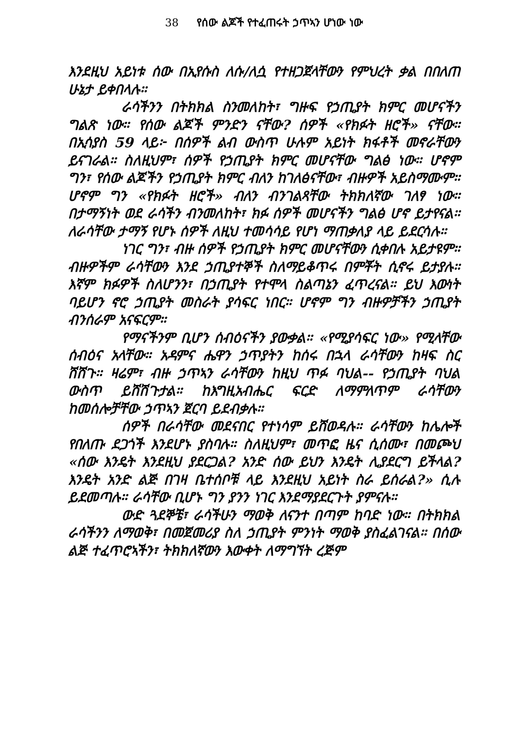38 የሰው ልጆች የተፈጠሩት ኃጥኣን ሆነው ነው
እንደዚህ አይነቱ ሰው በኢየሱስ ለሱ/ለሷ የተዘጋጀላቸውን የምህረት ቃል በበለጠ ሁኔታ ይቀበላሉ።
ራሳችንን በትክክል ስንመለከት፣ ግዙፍ የኃጢያት ክምር መሆናችን ግልጽ ነው። የሰው ልጆች ምንድን ናቸው? ሰዎች «የክፉት ዘሮች» ናቸው። በኢሳያስ 59 ላይ፦ በሰዎች ልብ ውስጥ ሁሉም አይነት ክፋቶች መኖራቸውን ይናገራል። ስለዚህም፣ ሰዎች የኃጢያት ክምር መሆናቸው ግልፅ ነው። ሆኖም ግን፣ የሰው ልጆችን የኃጢያት ክምር ብለን ከገለፅናቸው፣ ብዙዎች አይስማሙም። ሆኖም ግን «የክፉት ዘሮች» ብለን ብንገልጻቸው ትክክለኛው ገለፃ ነው። በታማኝነት ወደ ራሳችን ብንመለከት፣ ክፉ ሰዎች መሆናችን ግልፅ ሆኖ ይታየናል። ለራሳቸው ታማኝ የሆኑ ሰዎች ለዚህ ተመሳሳይ የሆነ ማጠቃለያ ላይ ይደርሳሉ።
ነገር ግን፣ ብዙ ሰዎች የኃጢያት ክምር መሆናቸውን ሲቀበሉ አይታዩም። ብዙዎችም ራሳቸውን እንደ ኃጢያተኞች ስለማይቆጥሩ በምቾት ሲኖሩ ይታያሉ። እኛም ክፉዎች ስለሆንን፣ በኃጢያት የተሞላ ስልጣኔን ፈጥረናል። ይህ እውነት ባይሆን ኖሮ ኃጢያት መስራት ያሳፍር ነበር። ሆኖም ግን ብዙዎቻችን ኃጢያት ብንሰራም አናፍርም።
የማናችንም ቢሆን ሰብዕናችን ያውቃል። «የሚያሳፍር ነው» የሚላቸው ሰብዕና አላቸው። አዳምና ሔዋን ኃጥያትን ከሰሩ በኋላ ራሳቸውን ከዛፍ ስር ሸሸጉ። ዛሬም፣ ብዙ ኃጥኣን ራሳቸውን ከዚህ ጥፉ ባህል-- የኃጢያት ባህል ውስጥ ይሸሽጉታል። ከእግዚአብሔር ፍርድ ለማምለጥም ራሳቸውን ከመሰሎቻቸው ኃጥኣን ጀርባ ይደብቃሉ።
ሰዎች በራሳቸው መደናበር የተነሳም ይሸወዳሉ። ራሳቸውን ከሌሎች የበለጡ ደጋጎች እንደሆኑ ያስባሉ። ስለዚህም፣ መጥፎ ዜና ሲሰሙ፣ በመጮህ «ሰው እንዴት እንደዚህ ያደርጋል? አንድ ሰው ይህን እንዴት ሊያደርግ ይችላል? እንዴት አንድ ልጅ በገዛ ቤተሰቦቹ ላይ እንደዚህ አይነት ስራ ይሰራል?» ሲሉ ይደመጣሉ። ራሳቸው ቢሆኑ ግን ያንን ነገር እንደማያደርጉት ያምናሉ።
ውድ ጓደኞቼ፣ ራሳችሁን ማወቅ ለናንተ በጣም ከባድ ነው። በትክክል ራሳችንን ለማወቅ፣ በመጀመሪያ ስለ ኃጢያት ምንነት ማወቅ ያስፈልገናል። በሰው ልጅ ተፈጥሮኣችን፣ ትክክለኛውን እውቀት ለማግኘት ረጅም